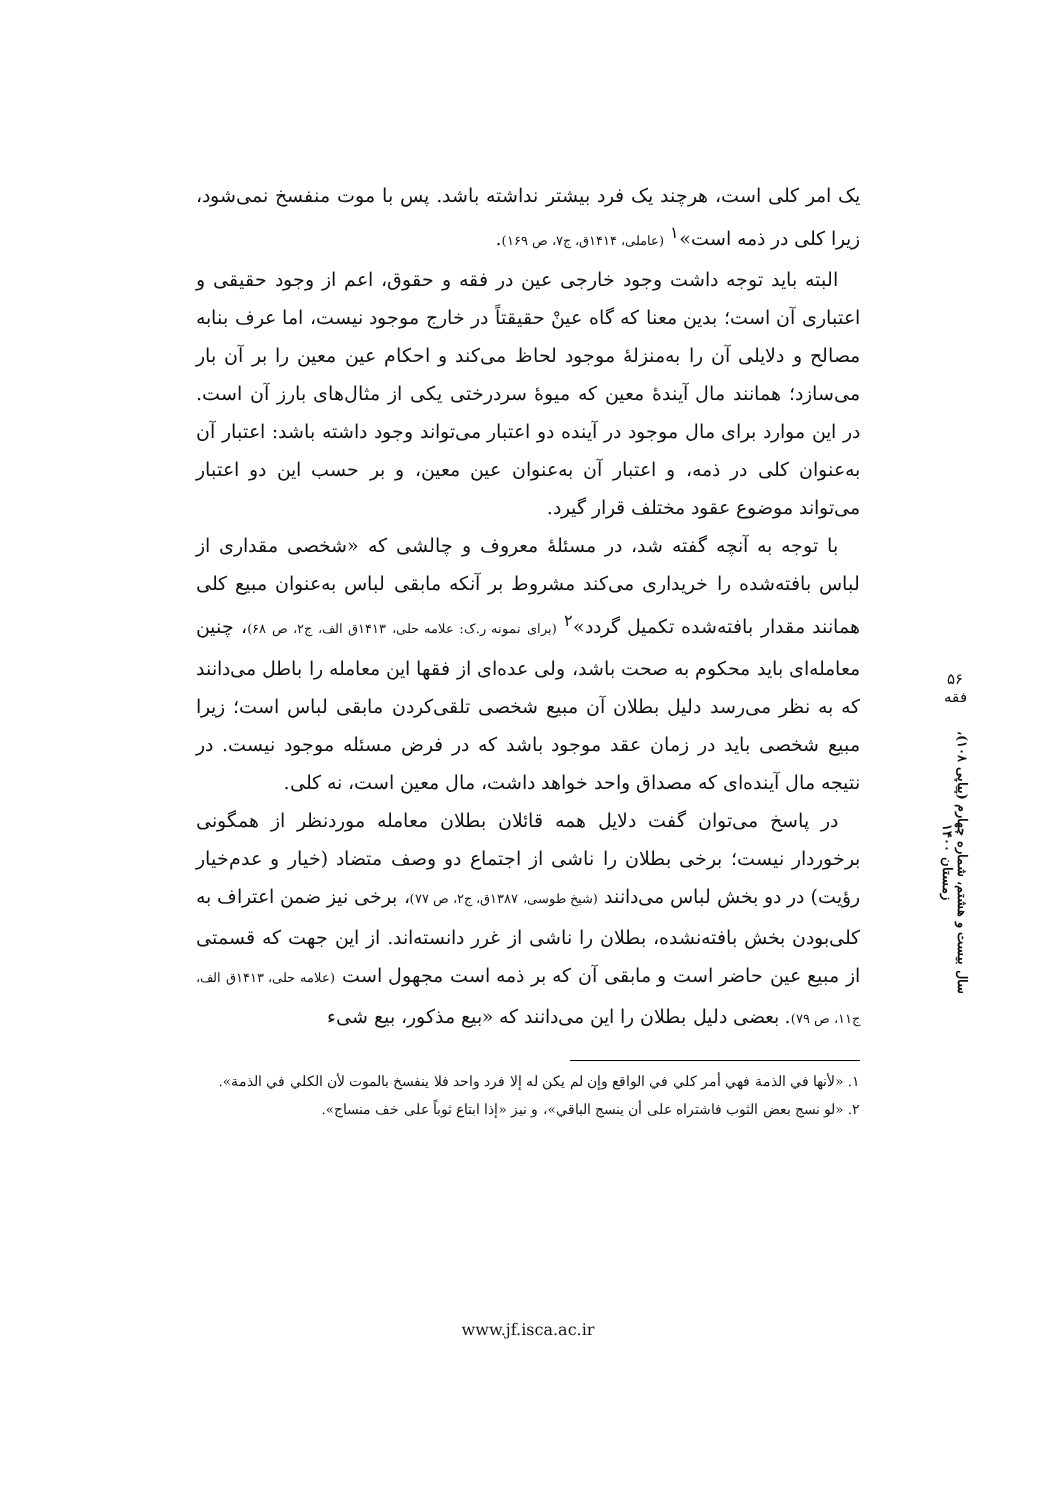یک امر کلی است، هرچند یک فرد بیشتر نداشته باشد. پس با موت منفسخ نمی‌شود، زیرا کلی در ذمه است»<sup>۱</sup> (عاملی، ۱۴۱۴ق، ج۷، ص ۱۶۹).
البته باید توجه داشت وجود خارجی عین در فقه و حقوق، اعم از وجود حقیقی و اعتباری آن است؛ بدین معنا که گاه عینْ حقیقتاً در خارج موجود نیست، اما عرف بنابه مصالح و دلایلی آن را به‌منزلهٔ موجود لحاظ می‌کند و احکام عین معین را بر آن بار می‌سازد؛ همانند مال آیندهٔ معین که میوهٔ سردرختی یکی از مثال‌های بارز آن است. در این موارد برای مال موجود در آینده دو اعتبار می‌تواند وجود داشته باشد: اعتبار آن به‌عنوان کلی در ذمه، و اعتبار آن به‌عنوان عین معین، و بر حسب این دو اعتبار می‌تواند موضوع عقود مختلف قرار گیرد.
با توجه به آنچه گفته شد، در مسئلهٔ معروف و چالشی که «شخصی مقداری از لباس بافته‌شده را خریداری می‌کند مشروط بر آنکه مابقی لباس به‌عنوان مبیع کلی همانند مقدار بافته‌شده تکمیل گردد»<sup>۲</sup> (برای نمونه ر.ک: علامه حلی، ۱۴۱۳ق الف، ج۲، ص ۶۸)، چنین معامله‌ای باید محکوم به صحت باشد، ولی عده‌ای از فقها این معامله را باطل می‌دانند که به نظر می‌رسد دلیل بطلان آن مبیع شخصی تلقی‌کردن مابقی لباس است؛ زیرا مبیع شخصی باید در زمان عقد موجود باشد که در فرض مسئله موجود نیست. در نتیجه مال آینده‌ای که مصداق واحد خواهد داشت، مال معین است، نه کلی.
در پاسخ می‌توان گفت دلایل همه قائلان بطلان معامله موردنظر از همگونی برخوردار نیست؛ برخی بطلان را ناشی از اجتماع دو وصف متضاد (خیار و عدم‌خیار رؤیت) در دو بخش لباس می‌دانند (شیخ طوسی، ۱۳۸۷ق، ج۲، ص ۷۷)، برخی نیز ضمن اعتراف به کلی‌بودن بخش بافته‌نشده، بطلان را ناشی از غرر دانسته‌اند. از این جهت که قسمتی از مبیع عین حاضر است و مابقی آن که بر ذمه است مجهول است (علامه حلی، ۱۴۱۳ق الف، ج۱۱، ص ۷۹). بعضی دلیل بطلان را این می‌دانند که «بیع مذکور، بیع شیء
۱. «لأنها في الذمة فهي أمر كلي في الواقع وإن لم يكن له إلا فرد واحد فلا ينفسخ بالموت لأن الكلي في الذمة».
۲. «لو نسج بعض الثوب فاشتراه على أن ينسج الباقي»، و نیز «إذا ابتاع ثوباً على خف منساج».
۵۶
فقه
سال بیست و هشتم، شماره چهارم (پیاپی ۱۰۸)، زمستان ۱۴۰۰
www.jf.isca.ac.ir